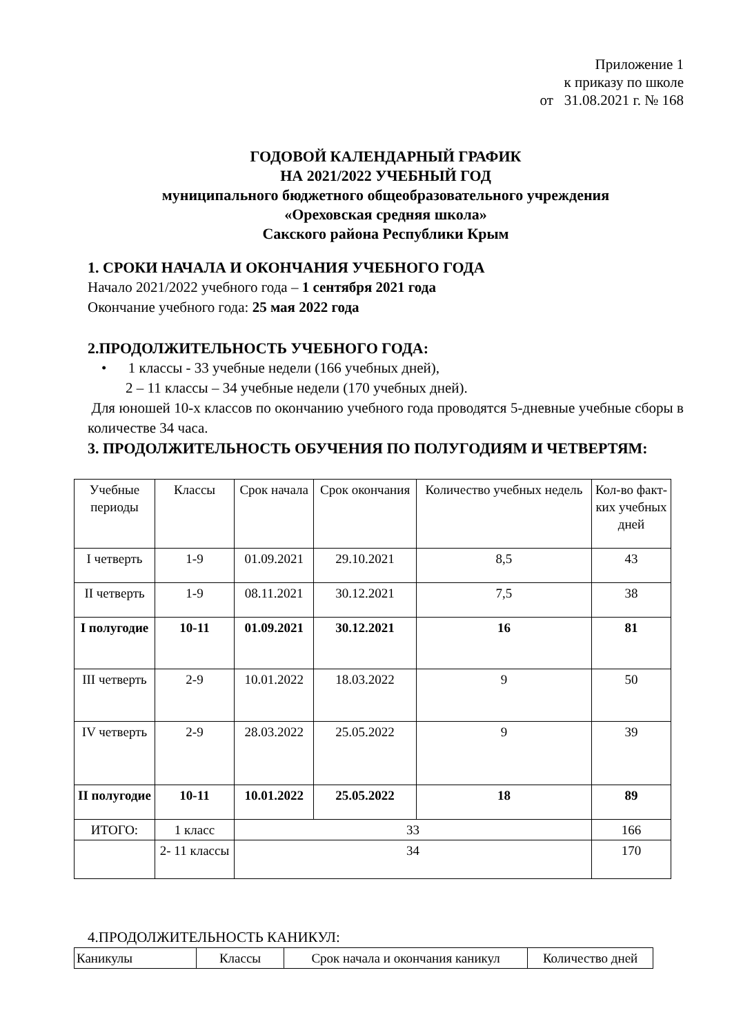Приложение 1
к приказу по школе
от 31.08.2021 г. № 168
ГОДОВОЙ КАЛЕНДАРНЫЙ ГРАФИК
НА 2021/2022 УЧЕБНЫЙ ГОД
муниципального бюджетного общеобразовательного учреждения
«Ореховская средняя школа»
Сакского района Республики Крым
1. СРОКИ НАЧАЛА И ОКОНЧАНИЯ УЧЕБНОГО ГОДА
Начало 2021/2022 учебного года – 1 сентября 2021 года
Окончание учебного года: 25 мая 2022 года
2.ПРОДОЛЖИТЕЛЬНОСТЬ УЧЕБНОГО ГОДА:
• 1 классы - 33 учебные недели (166 учебных дней),
2 – 11 классы – 34 учебные недели (170 учебных дней).
Для юношей 10-х классов по окончанию учебного года проводятся 5-дневные учебные сборы в количестве 34 часа.
3. ПРОДОЛЖИТЕЛЬНОСТЬ ОБУЧЕНИЯ ПО ПОЛУГОДИЯМ И ЧЕТВЕРТЯМ:
| Учебные периоды | Классы | Срок начала | Срок окончания | Количество учебных недель | Кол-во факт-ких учебных дней |
| I четверть | 1-9 | 01.09.2021 | 29.10.2021 | 8,5 | 43 |
| II четверть | 1-9 | 08.11.2021 | 30.12.2021 | 7,5 | 38 |
| I полугодие | 10-11 | 01.09.2021 | 30.12.2021 | 16 | 81 |
| III четверть | 2-9 | 10.01.2022 | 18.03.2022 | 9 | 50 |
| IV четверть | 2-9 | 28.03.2022 | 25.05.2022 | 9 | 39 |
| II полугодие | 10-11 | 10.01.2022 | 25.05.2022 | 18 | 89 |
| ИТОГО: | 1 класс | 33 | | | 166 |
| | 2- 11 классы | 34 | | | 170 |
4.ПРОДОЛЖИТЕЛЬНОСТЬ КАНИКУЛ:
| Каникулы | Классы | Срок начала и окончания каникул | Количество дней |